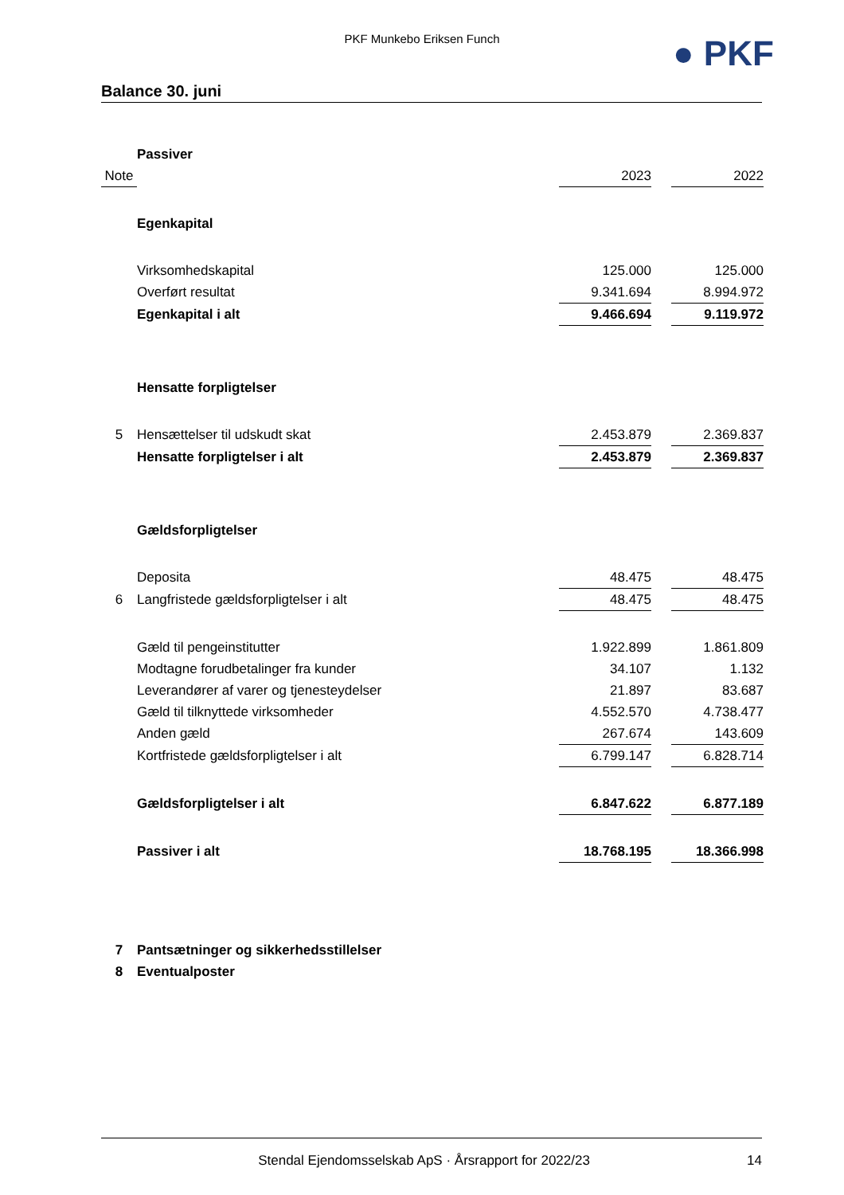PKF Munkebo Eriksen Funch ● PKF
Balance 30. juni
| | Passiver | | | |
| Note | | 2023 | | 2022 |
| | Egenkapital | | | |
| | Virksomhedskapital | 125.000 | | 125.000 |
| | Overført resultat | 9.341.694 | | 8.994.972 |
| | Egenkapital i alt | 9.466.694 | | 9.119.972 |
| | Hensatte forpligtelser | | | |
| 5 | Hensættelser til udskudt skat | 2.453.879 | | 2.369.837 |
| | Hensatte forpligtelser i alt | 2.453.879 | | 2.369.837 |
| | Gældsforpligtelser | | | |
| | Deposita | 48.475 | | 48.475 |
| 6 | Langfristede gældsforpligtelser i alt | 48.475 | | 48.475 |
| | Gæld til pengeinstitutter | 1.922.899 | | 1.861.809 |
| | Modtagne forudbetalinger fra kunder | 34.107 | | 1.132 |
| | Leverandører af varer og tjenesteydelser | 21.897 | | 83.687 |
| | Gæld til tilknyttede virksomheder | 4.552.570 | | 4.738.477 |
| | Anden gæld | 267.674 | | 143.609 |
| | Kortfristede gældsforpligtelser i alt | 6.799.147 | | 6.828.714 |
| | Gældsforpligtelser i alt | 6.847.622 | | 6.877.189 |
| | Passiver i alt | 18.768.195 | | 18.366.998 |
| 7 | Pantsætninger og sikkerhedsstillelser | | | |
| 8 | Eventualposter | | | |
Stendal Ejendomsselskab ApS · Årsrapport for 2022/23 14